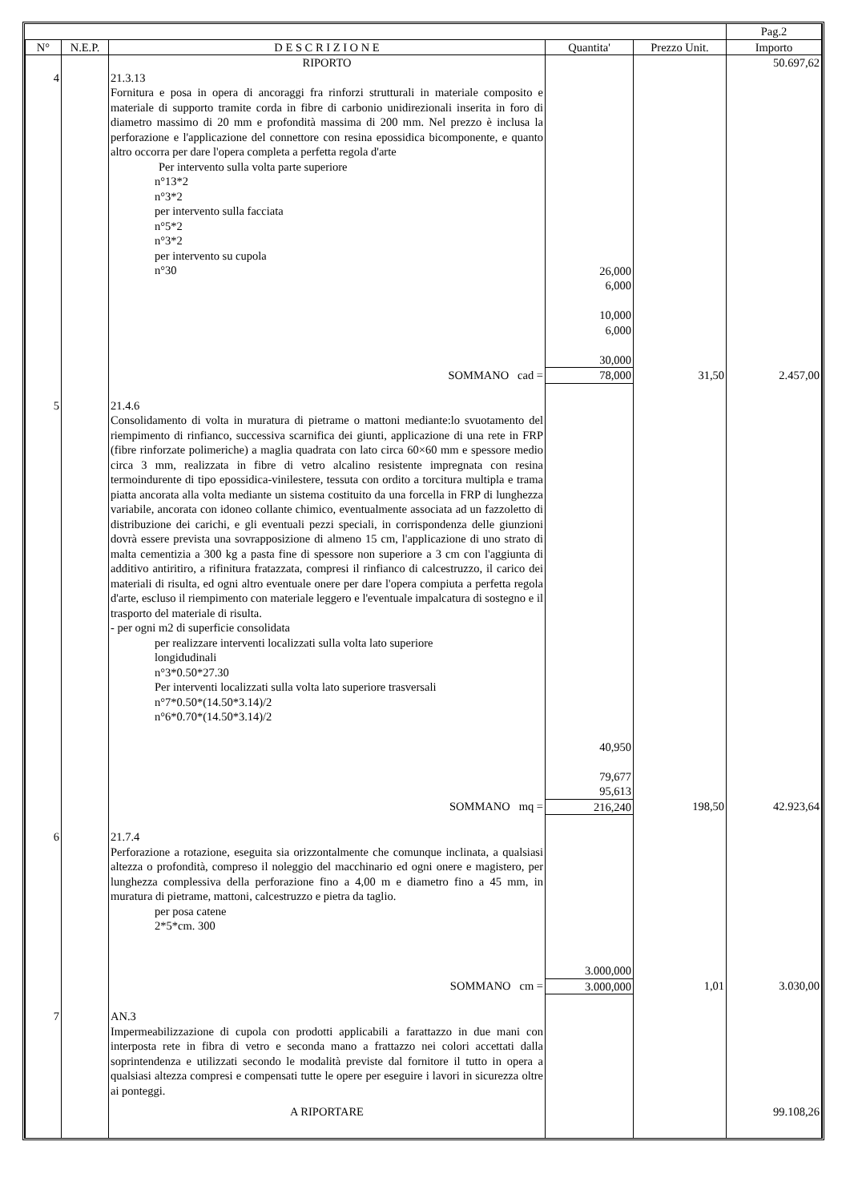| | | | | | Pag.2 |
| --- | --- | --- | --- | --- | --- |
| N° | N.E.P. | D E S C R I Z I O N E | Quantita' | Prezzo Unit. | Importo |
| | | RIPORTO | | | 50.697,62 |
| 4 | | 21.3.13 Fornitura e posa in opera di ancoraggi fra rinforzi strutturali in materiale composito e materiale di supporto tramite corda in fibre di carbonio unidirezionali inserita in foro di diametro massimo di 20 mm e profondità massima di 200 mm. Nel prezzo è inclusa la perforazione e l'applicazione del connettore con resina epossidica bicomponente, e quanto altro occorra per dare l'opera completa a perfetta regola d'arte Per intervento sulla volta parte superiore n°13*2 n°3*2 per intervento sulla facciata n°5*2 n°3*2 per intervento su cupola n°30 | 26,000 6,000 10,000 6,000 30,000 | | |
| | | SOMMANO cad = | 78,000 | 31,50 | 2.457,00 |
| 5 | | 21.4.6 Consolidamento di volta in muratura di pietrame o mattoni mediante:lo svuotamento del riempimento di rinfianco, successiva scarnifica dei giunti, applicazione di una rete in FRP (fibre rinforzate polimeriche) a maglia quadrata con lato circa 60×60 mm e spessore medio circa 3 mm, realizzata in fibre di vetro alcalino resistente impregnata con resina termoindurente di tipo epossidica-vinilestere, tessuta con ordito a torcitura multipla e trama piatta ancorata alla volta mediante un sistema costituito da una forcella in FRP di lunghezza variabile, ancorata con idoneo collante chimico, eventualmente associata ad un fazzoletto di distribuzione dei carichi, e gli eventuali pezzi speciali, in corrispondenza delle giunzioni dovrà essere prevista una sovrapposizione di almeno 15 cm, l'applicazione di uno strato di malta cementizia a 300 kg a pasta fine di spessore non superiore a 3 cm con l'aggiunta di additivo antiritiro, a rifinitura fratazzata, compresi il rinfianco di calcestruzzo, il carico dei materiali di risulta, ed ogni altro eventuale onere per dare l'opera compiuta a perfetta regola d'arte, escluso il riempimento con materiale leggero e l'eventuale impalcatura di sostegno e il trasporto del materiale di risulta. - per ogni m2 di superficie consolidata per realizzare interventi localizzati sulla volta lato superiore longidudinali n°3*0.50*27.30 Per interventi localizzati sulla volta lato superiore trasversali n°7*0.50*(14.50*3.14)/2 n°6*0.70*(14.50*3.14)/2 | 40,950 79,677 95,613 | | |
| | | SOMMANO mq = | 216,240 | 198,50 | 42.923,64 |
| 6 | | 21.7.4 Perforazione a rotazione, eseguita sia orizzontalmente che comunque inclinata, a qualsiasi altezza o profondità, compreso il noleggio del macchinario ed ogni onere e magistero, per lunghezza complessiva della perforazione fino a 4,00 m e diametro fino a 45 mm, in muratura di pietrame, mattoni, calcestruzzo e pietra da taglio. per posa catene 2*5*cm. 300 | 3.000,000 | | |
| | | SOMMANO cm = | 3.000,000 | 1,01 | 3.030,00 |
| 7 | | AN.3 Impermeabilizzazione di cupola con prodotti applicabili a farattazzo in due mani con interposta rete in fibra di vetro e seconda mano a frattazzo nei colori accettati dalla soprintendenza e utilizzati secondo le modalità previste dal fornitore il tutto in opera a qualsiasi altezza compresi e compensati tutte le opere per eseguire i lavori in sicurezza oltre ai ponteggi. | | | |
| | | A RIPORTARE | | | 99.108,26 |